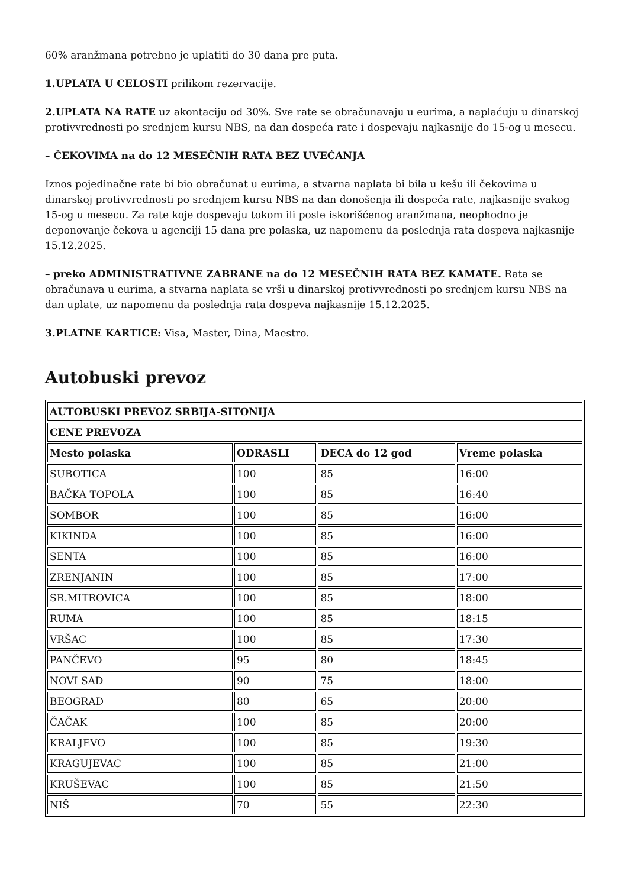60% aranžmana potrebno je uplatiti do 30 dana pre puta.
1.UPLATA U CELOSTI prilikom rezervacije.
2.UPLATA NA RATE uz akontaciju od 30%. Sve rate se obračunavaju u eurima, a naplaćuju u dinarskoj protivvrednosti po srednjem kursu NBS, na dan dospeća rate i dospevaju najkasnije do 15-og u mesecu.
– ČEKOVIMA na do 12 MESEČNIH RATA BEZ UVEĆANJA
Iznos pojedinačne rate bi bio obračunat u eurima, a stvarna naplata bi bila u kešu ili čekovima u dinarskoj protivvrednosti po srednjem kursu NBS na dan donošenja ili dospeća rate, najkasnije svakog 15-og u mesecu. Za rate koje dospevaju tokom ili posle iskorišćenog aranžmana, neophodno je deponovanje čekova u agenciji 15 dana pre polaska, uz napomenu da poslednja rata dospeva najkasnije 15.12.2025.
– preko ADMINISTRATIVNE ZABRANE na do 12 MESEČNIH RATA BEZ KAMATE. Rata se obračunava u eurima, a stvarna naplata se vrši u dinarskoj protivvrednosti po srednjem kursu NBS na dan uplate, uz napomenu da poslednja rata dospeva najkasnije 15.12.2025.
3.PLATNE KARTICE: Visa, Master, Dina, Maestro.
Autobuski prevoz
| AUTOBUSKI PREVOZ SRBIJA-SITONIJA | | | |
| --- | --- | --- | --- |
| CENE PREVOZA | | | |
| Mesto polaska | ODRASLI | DECA do 12 god | Vreme polaska |
| SUBOTICA | 100 | 85 | 16:00 |
| BAČKA TOPOLA | 100 | 85 | 16:40 |
| SOMBOR | 100 | 85 | 16:00 |
| KIKINDA | 100 | 85 | 16:00 |
| SENTA | 100 | 85 | 16:00 |
| ZRENJANIN | 100 | 85 | 17:00 |
| SR.MITROVICA | 100 | 85 | 18:00 |
| RUMA | 100 | 85 | 18:15 |
| VRŠAC | 100 | 85 | 17:30 |
| PANČEVO | 95 | 80 | 18:45 |
| NOVI SAD | 90 | 75 | 18:00 |
| BEOGRAD | 80 | 65 | 20:00 |
| ČAČAK | 100 | 85 | 20:00 |
| KRALJEVO | 100 | 85 | 19:30 |
| KRAGUJEVAC | 100 | 85 | 21:00 |
| KRUŠEVAC | 100 | 85 | 21:50 |
| NIŠ | 70 | 55 | 22:30 |